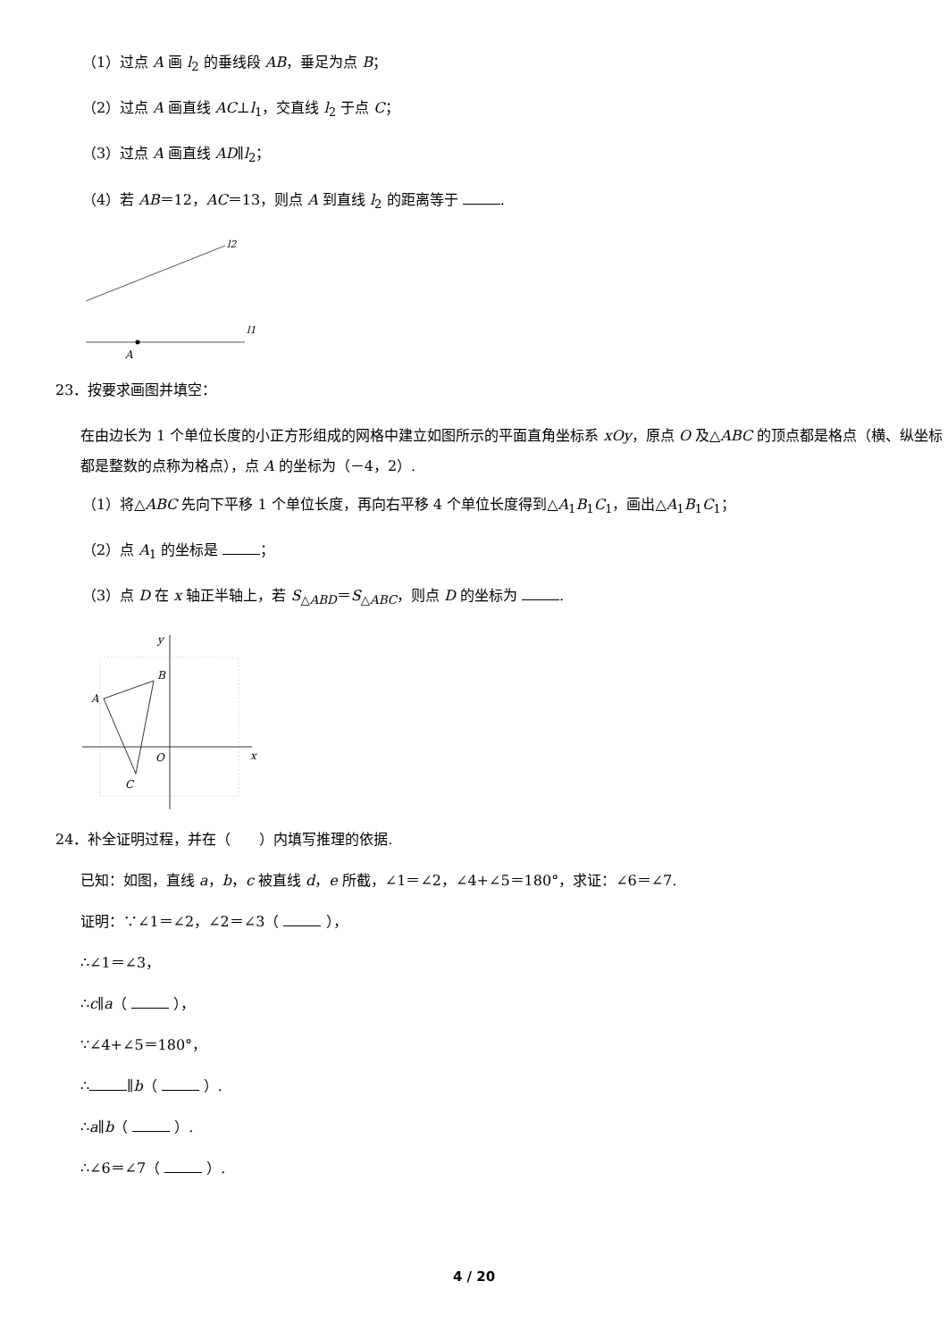（1）过点 A 画 l<sub>2</sub> 的垂线段 AB，垂足为点 B；
（2）过点 A 画直线 AC⊥l<sub>1</sub>，交直线 l<sub>2</sub> 于点 C；
（3）过点 A 画直线 AD∥l<sub>2</sub>；
（4）若 AB＝12，AC＝13，则点 A 到直线 l<sub>2</sub> 的距离等于 .
l2
l1
A
23．按要求画图并填空：
在由边长为 1 个单位长度的小正方形组成的网格中建立如图所示的平面直角坐标系 xOy，原点 O 及△ABC 的顶点都是格点（横、纵坐标都是整数的点称为格点），点 A 的坐标为（－4，2）.
（1）将△ABC 先向下平移 1 个单位长度，再向右平移 4 个单位长度得到△A<sub>1</sub>B<sub>1</sub>C<sub>1</sub>，画出△A<sub>1</sub>B<sub>1</sub>C<sub>1</sub>；
（2）点 A<sub>1</sub> 的坐标是 ；
（3）点 D 在 x 轴正半轴上，若 S<sub>△ABD</sub>＝S<sub>△ABC</sub>，则点 D 的坐标为 .
B
A
C
O
x
y
24．补全证明过程，并在（　　）内填写推理的依据.
已知：如图，直线 a，b，c 被直线 d，e 所截，∠1＝∠2，∠4+∠5＝180°，求证：∠6＝∠7.
证明：∵∠1＝∠2，∠2＝∠3（ ），
∴∠1＝∠3，
∴c∥a（ ），
∵∠4+∠5＝180°，
∴ ∥b（ ）.
∴a∥b（ ）.
∴∠6＝∠7（ ）.
4 / 20